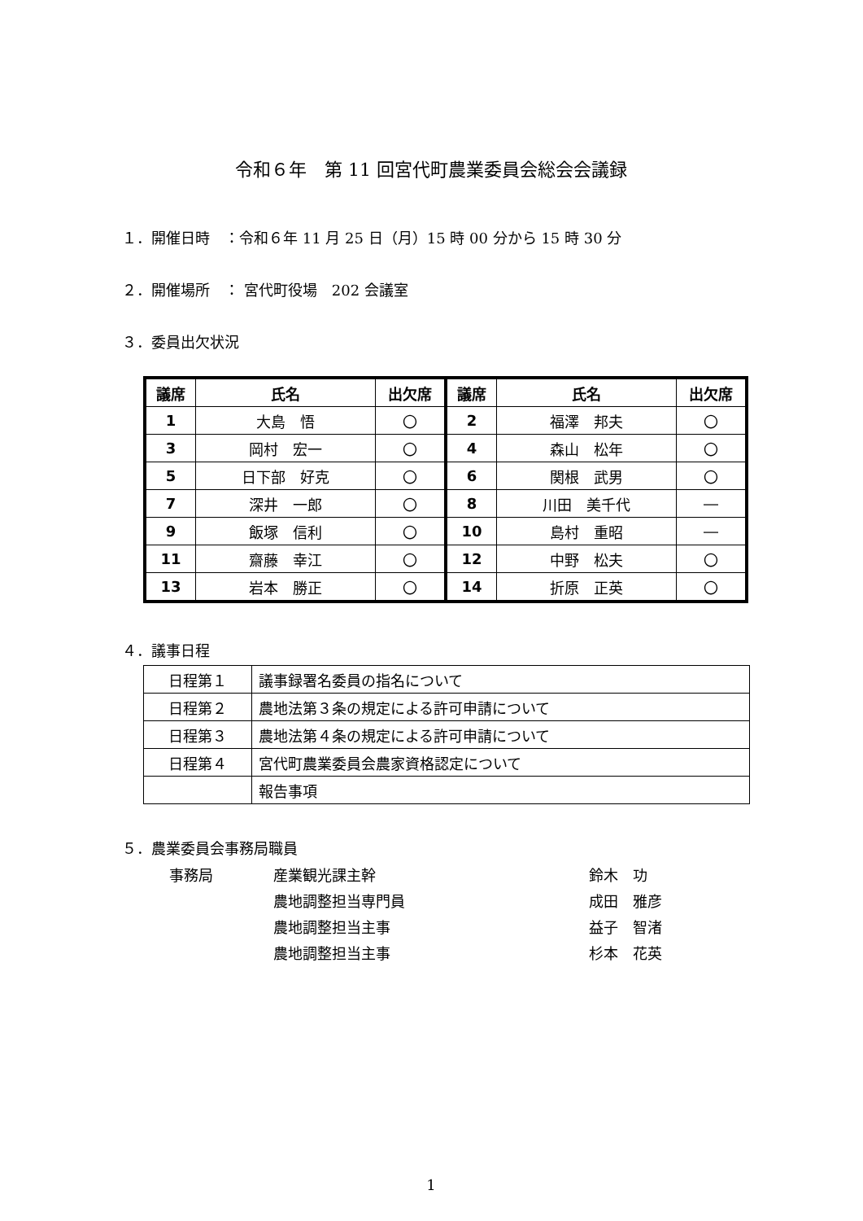令和６年　第 11 回宮代町農業委員会総会会議録
１．開催日時　：令和６年 11 月 25 日（月）15 時 00 分から 15 時 30 分
２．開催場所　： 宮代町役場　202 会議室
３．委員出欠状況
| 議席 | 氏名 | 出欠席 | 議席 | 氏名 | 出欠席 |
| --- | --- | --- | --- | --- | --- |
| 1 | 大島 悟 | 〇 | 2 | 福澤 邦夫 | 〇 |
| 3 | 岡村 宏一 | 〇 | 4 | 森山 松年 | 〇 |
| 5 | 日下部 好克 | 〇 | 6 | 関根 武男 | 〇 |
| 7 | 深井 一郎 | 〇 | 8 | 川田 美千代 | ― |
| 9 | 飯塚 信利 | 〇 | 10 | 島村 重昭 | ― |
| 11 | 齋藤 幸江 | 〇 | 12 | 中野 松夫 | 〇 |
| 13 | 岩本 勝正 | 〇 | 14 | 折原 正英 | 〇 |
４．議事日程
| 日程第１ | 議事録署名委員の指名について |
| 日程第２ | 農地法第３条の規定による許可申請について |
| 日程第３ | 農地法第４条の規定による許可申請について |
| 日程第４ | 宮代町農業委員会農家資格認定について |
| | 報告事項 |
５．農業委員会事務局職員
| 事務局 | 産業観光課主幹 | 鈴木 功 |
| | 農地調整担当専門員 | 成田 雅彦 |
| | 農地調整担当主事 | 益子 智渚 |
| | 農地調整担当主事 | 杉本 花英 |
1